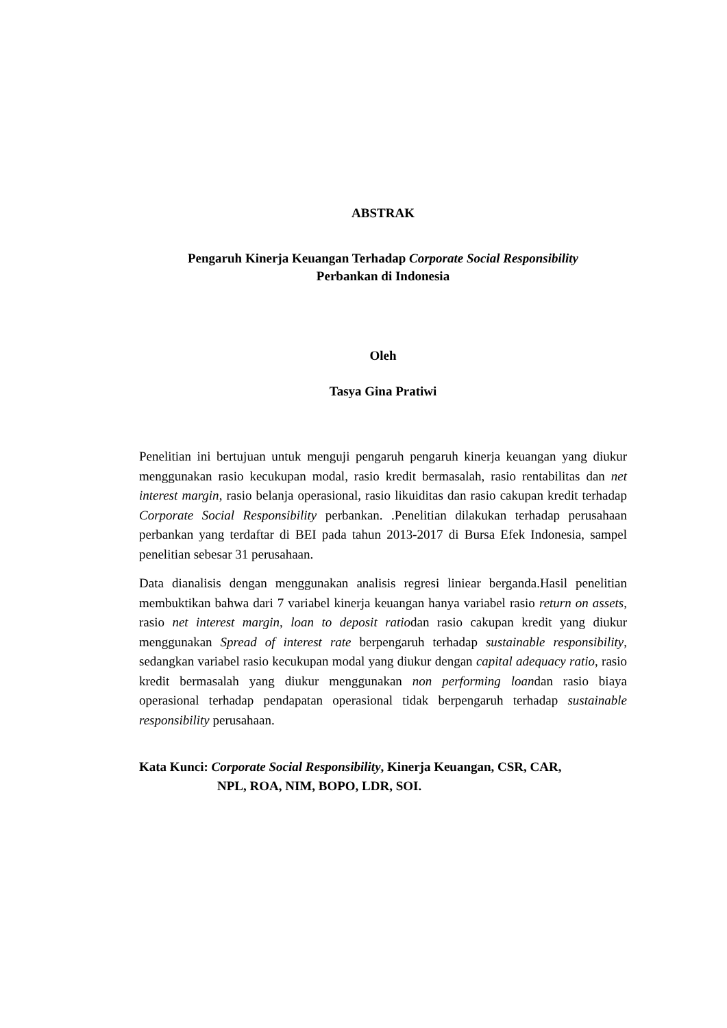ABSTRAK
Pengaruh Kinerja Keuangan Terhadap Corporate Social Responsibility
Perbankan di Indonesia
Oleh
Tasya Gina Pratiwi
Penelitian ini bertujuan untuk menguji pengaruh pengaruh kinerja keuangan yang diukur menggunakan rasio kecukupan modal, rasio kredit bermasalah, rasio rentabilitas dan net interest margin, rasio belanja operasional, rasio likuiditas dan rasio cakupan kredit terhadap Corporate Social Responsibility perbankan. .Penelitian dilakukan terhadap perusahaan perbankan yang terdaftar di BEI pada tahun 2013-2017 di Bursa Efek Indonesia, sampel penelitian sebesar 31 perusahaan.
Data dianalisis dengan menggunakan analisis regresi liniear berganda.Hasil penelitian membuktikan bahwa dari 7 variabel kinerja keuangan hanya variabel rasio return on assets, rasio net interest margin, loan to deposit ratiodan rasio cakupan kredit yang diukur menggunakan Spread of interest rate berpengaruh terhadap sustainable responsibility, sedangkan variabel rasio kecukupan modal yang diukur dengan capital adequacy ratio, rasio kredit bermasalah yang diukur menggunakan non performing loandan rasio biaya operasional terhadap pendapatan operasional tidak berpengaruh terhadap sustainable responsibility perusahaan.
Kata Kunci: Corporate Social Responsibility, Kinerja Keuangan, CSR, CAR,
NPL, ROA, NIM, BOPO, LDR, SOI.